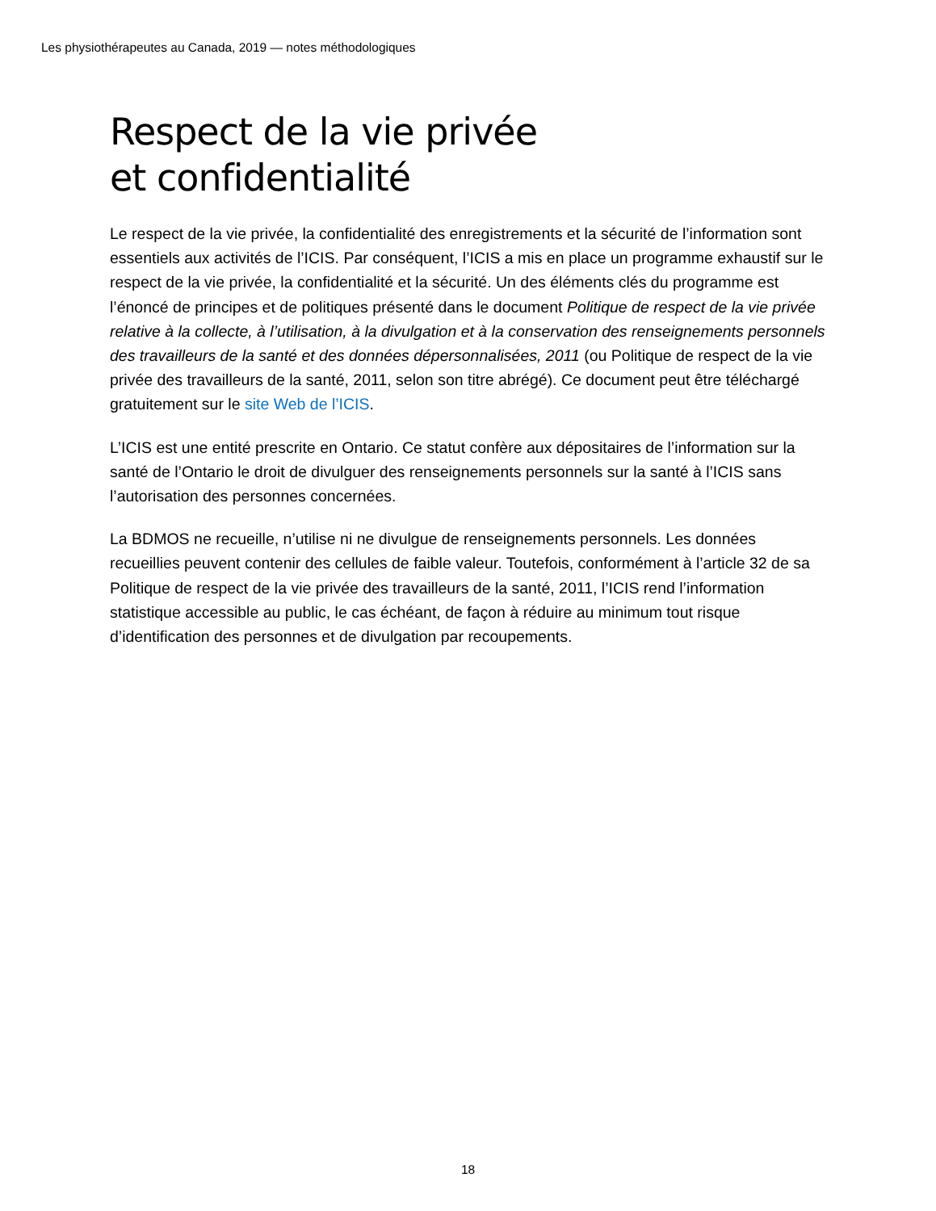Les physiothérapeutes au Canada, 2019 — notes méthodologiques
Respect de la vie privée
et confidentialité
Le respect de la vie privée, la confidentialité des enregistrements et la sécurité de l’information sont essentiels aux activités de l’ICIS. Par conséquent, l’ICIS a mis en place un programme exhaustif sur le respect de la vie privée, la confidentialité et la sécurité. Un des éléments clés du programme est l’énoncé de principes et de politiques présenté dans le document Politique de respect de la vie privée relative à la collecte, à l’utilisation, à la divulgation et à la conservation des renseignements personnels des travailleurs de la santé et des données dépersonnalisées, 2011 (ou Politique de respect de la vie privée des travailleurs de la santé, 2011, selon son titre abrégé). Ce document peut être téléchargé gratuitement sur le site Web de l’ICIS.
L’ICIS est une entité prescrite en Ontario. Ce statut confère aux dépositaires de l’information sur la santé de l’Ontario le droit de divulguer des renseignements personnels sur la santé à l’ICIS sans l’autorisation des personnes concernées.
La BDMOS ne recueille, n’utilise ni ne divulgue de renseignements personnels. Les données recueillies peuvent contenir des cellules de faible valeur. Toutefois, conformément à l’article 32 de sa Politique de respect de la vie privée des travailleurs de la santé, 2011, l’ICIS rend l’information statistique accessible au public, le cas échéant, de façon à réduire au minimum tout risque d’identification des personnes et de divulgation par recoupements.
18